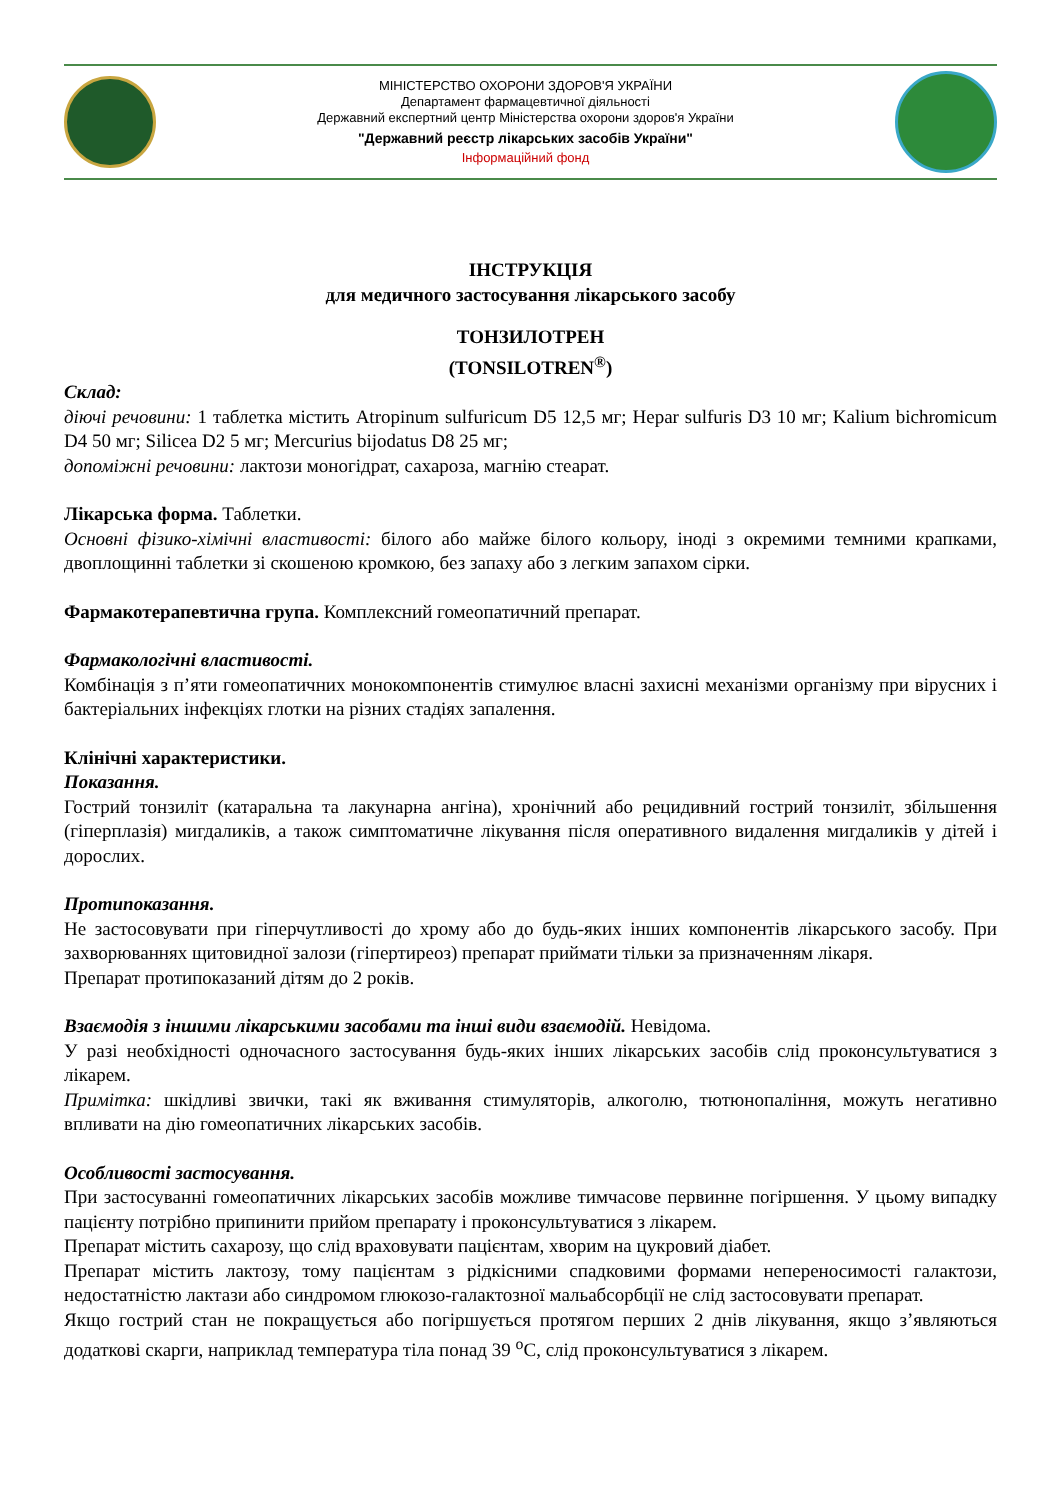МІНІСТЕРСТВО ОХОРОНИ ЗДОРОВ'Я УКРАЇНИ
Департамент фармацевтичної діяльності
Державний експертний центр Міністерства охорони здоров'я України
"Державний реєстр лікарських засобів України"
Інформаційний фонд
ІНСТРУКЦІЯ
для медичного застосування лікарського засобу
ТОНЗИЛОТРЕН
(TONSILOTREN<sup>®</sup>)
Склад:
діючі речовини: 1 таблетка містить Atropinum sulfuricum D5 12,5 мг; Hepar sulfuris D3 10 мг; Kalium bichromicum D4 50 мг; Silicea D2 5 мг; Mercurius bijodatus D8 25 мг;
допоміжні речовини: лактози моногідрат, сахароза, магнію стеарат.
Лікарська форма. Таблетки.
Основні фізико-хімічні властивості: білого або майже білого кольору, іноді з окремими темними крапками, двоплощинні таблетки зі скошеною кромкою, без запаху або з легким запахом сірки.
Фармакотерапевтична група. Комплексний гомеопатичний препарат.
Фармакологічні властивості.
Комбінація з п’яти гомеопатичних монокомпонентів стимулює власні захисні механізми організму при вірусних і бактеріальних інфекціях глотки на різних стадіях запалення.
Клінічні характеристики.
Показання.
Гострий тонзиліт (катаральна та лакунарна ангіна), хронічний або рецидивний гострий тонзиліт, збільшення (гіперплазія) мигдаликів, а також симптоматичне лікування після оперативного видалення мигдаликів у дітей і дорослих.
Протипоказання.
Не застосовувати при гіперчутливості до хрому або до будь-яких інших компонентів лікарського засобу. При захворюваннях щитовидної залози (гіпертиреоз) препарат приймати тільки за призначенням лікаря.
Препарат протипоказаний дітям до 2 років.
Взаємодія з іншими лікарськими засобами та інші види взаємодій. Невідома.
У разі необхідності одночасного застосування будь-яких інших лікарських засобів слід проконсультуватися з лікарем.
Примітка: шкідливі звички, такі як вживання стимуляторів, алкоголю, тютюнопаління, можуть негативно впливати на дію гомеопатичних лікарських засобів.
Особливості застосування.
При застосуванні гомеопатичних лікарських засобів можливе тимчасове первинне погіршення. У цьому випадку пацієнту потрібно припинити прийом препарату і проконсультуватися з лікарем.
Препарат містить сахарозу, що слід враховувати пацієнтам, хворим на цукровий діабет.
Препарат містить лактозу, тому пацієнтам з рідкісними спадковими формами непереносимості галактози, недостатністю лактази або синдромом глюкозо-галактозної мальабсорбції не слід застосовувати препарат.
Якщо гострий стан не покращується або погіршується протягом перших 2 днів лікування, якщо з’являються додаткові скарги, наприклад температура тіла понад 39 <sup>о</sup>С, слід проконсультуватися з лікарем.